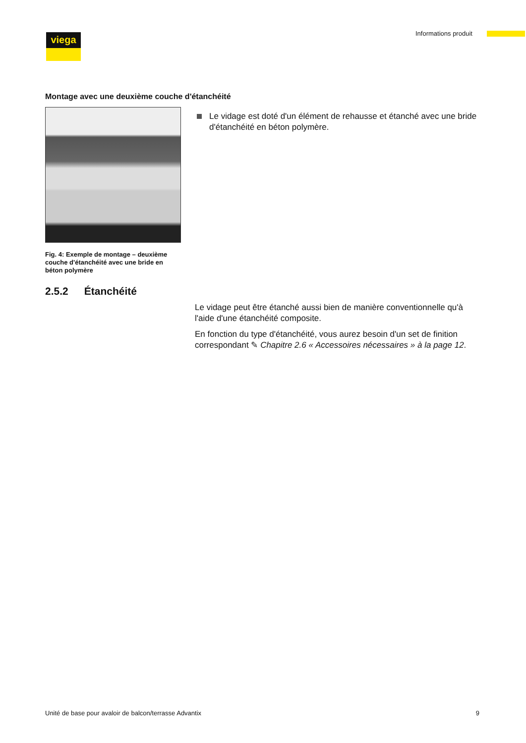viega Informations produit
Montage avec une deuxième couche d'étanchéité
Fig. 4: Exemple de montage – deuxième couche d'étanchéité avec une bride en béton polymère
Le vidage est doté d'un élément de rehausse et étanché avec une bride d'étanchéité en béton polymère.
2.5.2 Étanchéité
Le vidage peut être étanché aussi bien de manière conventionnelle qu'à l'aide d'une étanchéité composite.
En fonction du type d'étanchéité, vous aurez besoin d'un set de finition correspondant ✎ Chapitre 2.6 « Accessoires nécessaires » à la page 12.
Unité de base pour avaloir de balcon/terrasse Advantix 9